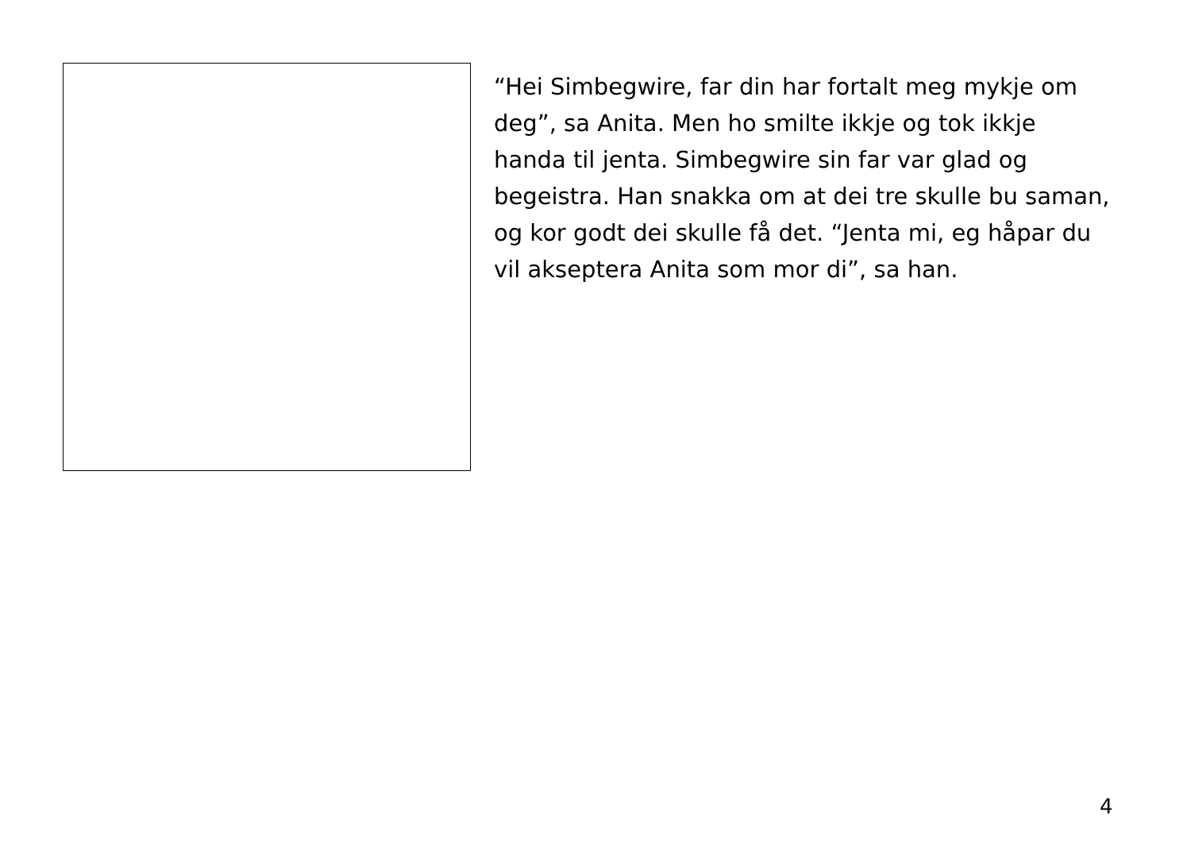“Hei Simbegwire, far din har fortalt meg mykje om deg”, sa Anita. Men ho smilte ikkje og tok ikkje handa til jenta. Simbegwire sin far var glad og begeistra. Han snakka om at dei tre skulle bu saman, og kor godt dei skulle få det. “Jenta mi, eg håpar du vil akseptera Anita som mor di”, sa han.
4